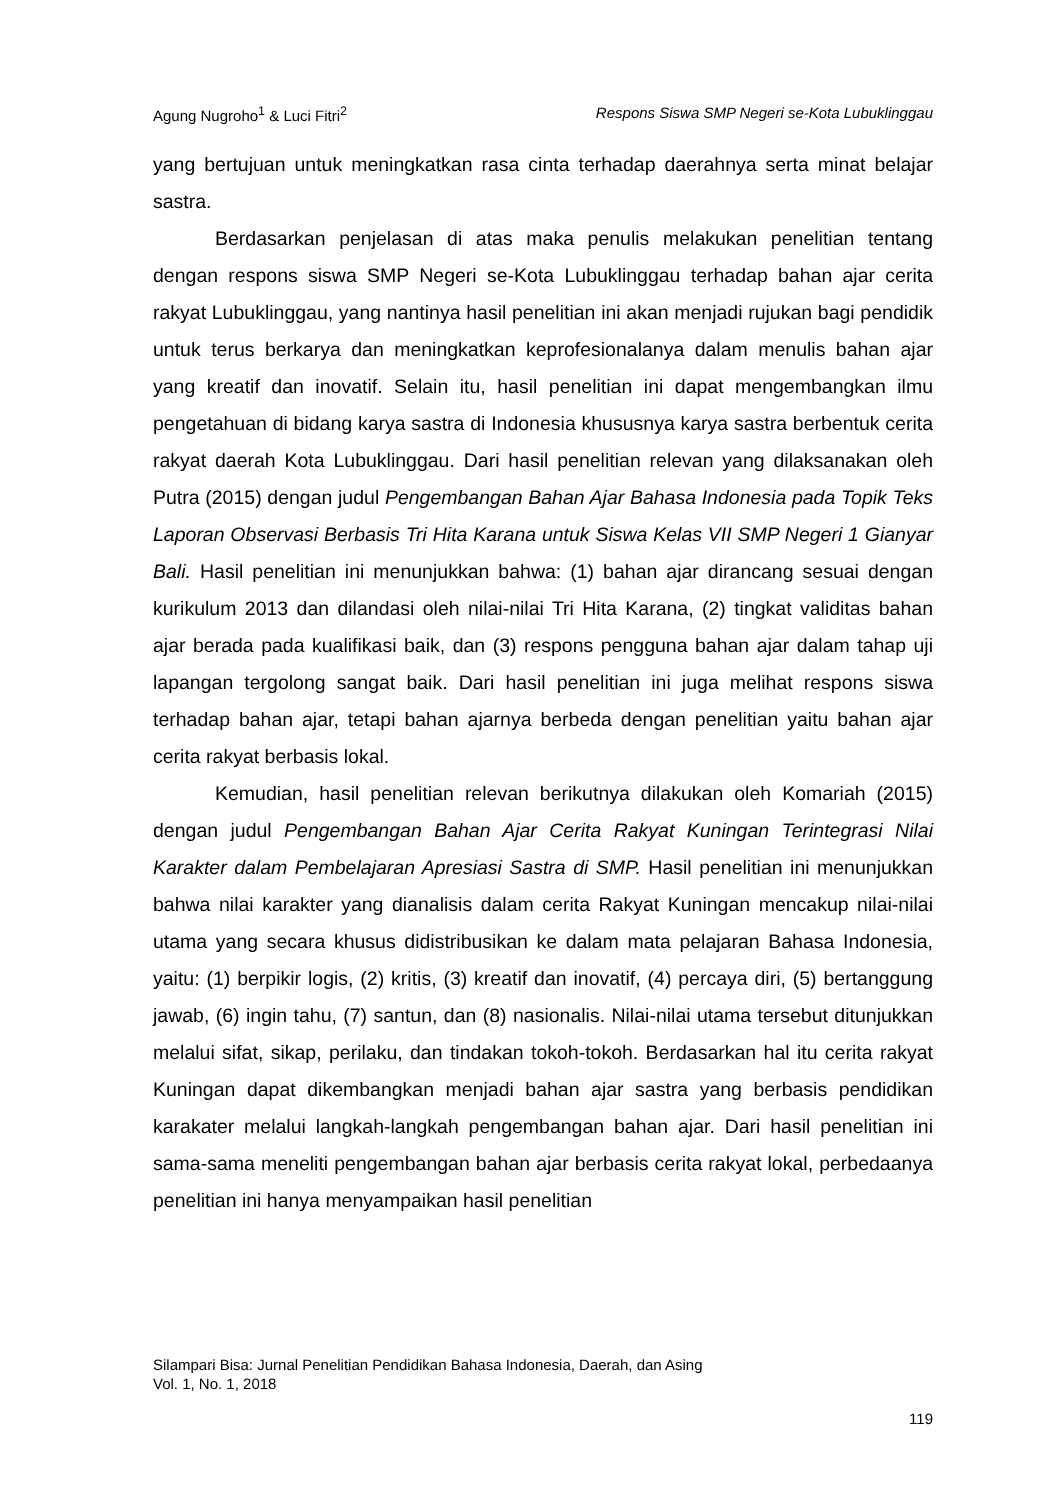Agung Nugroho<sup>1</sup> & Luci Fitri<sup>2</sup> Respons Siswa SMP Negeri se-Kota Lubuklinggau
yang bertujuan untuk meningkatkan rasa cinta terhadap daerahnya serta minat belajar sastra.
Berdasarkan penjelasan di atas maka penulis melakukan penelitian tentang dengan respons siswa SMP Negeri se-Kota Lubuklinggau terhadap bahan ajar cerita rakyat Lubuklinggau, yang nantinya hasil penelitian ini akan menjadi rujukan bagi pendidik untuk terus berkarya dan meningkatkan keprofesionalanya dalam menulis bahan ajar yang kreatif dan inovatif. Selain itu, hasil penelitian ini dapat mengembangkan ilmu pengetahuan di bidang karya sastra di Indonesia khususnya karya sastra berbentuk cerita rakyat daerah Kota Lubuklinggau. Dari hasil penelitian relevan yang dilaksanakan oleh Putra (2015) dengan judul Pengembangan Bahan Ajar Bahasa Indonesia pada Topik Teks Laporan Observasi Berbasis Tri Hita Karana untuk Siswa Kelas VII SMP Negeri 1 Gianyar Bali. Hasil penelitian ini menunjukkan bahwa: (1) bahan ajar dirancang sesuai dengan kurikulum 2013 dan dilandasi oleh nilai-nilai Tri Hita Karana, (2) tingkat validitas bahan ajar berada pada kualifikasi baik, dan (3) respons pengguna bahan ajar dalam tahap uji lapangan tergolong sangat baik. Dari hasil penelitian ini juga melihat respons siswa terhadap bahan ajar, tetapi bahan ajarnya berbeda dengan penelitian yaitu bahan ajar cerita rakyat berbasis lokal.
Kemudian, hasil penelitian relevan berikutnya dilakukan oleh Komariah (2015) dengan judul Pengembangan Bahan Ajar Cerita Rakyat Kuningan Terintegrasi Nilai Karakter dalam Pembelajaran Apresiasi Sastra di SMP. Hasil penelitian ini menunjukkan bahwa nilai karakter yang dianalisis dalam cerita Rakyat Kuningan mencakup nilai-nilai utama yang secara khusus didistribusikan ke dalam mata pelajaran Bahasa Indonesia, yaitu: (1) berpikir logis, (2) kritis, (3) kreatif dan inovatif, (4) percaya diri, (5) bertanggung jawab, (6) ingin tahu, (7) santun, dan (8) nasionalis. Nilai-nilai utama tersebut ditunjukkan melalui sifat, sikap, perilaku, dan tindakan tokoh-tokoh. Berdasarkan hal itu cerita rakyat Kuningan dapat dikembangkan menjadi bahan ajar sastra yang berbasis pendidikan karakater melalui langkah-langkah pengembangan bahan ajar. Dari hasil penelitian ini sama-sama meneliti pengembangan bahan ajar berbasis cerita rakyat lokal, perbedaanya penelitian ini hanya menyampaikan hasil penelitian
Silampari Bisa: Jurnal Penelitian Pendidikan Bahasa Indonesia, Daerah, dan Asing
Vol. 1, No. 1, 2018
119